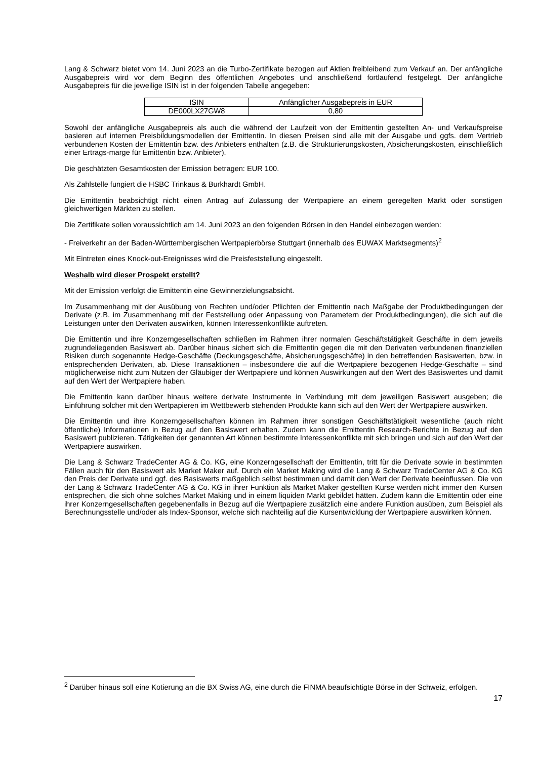Lang & Schwarz bietet vom 14. Juni 2023 an die Turbo-Zertifikate bezogen auf Aktien freibleibend zum Verkauf an. Der anfängliche Ausgabepreis wird vor dem Beginn des öffentlichen Angebotes und anschließend fortlaufend festgelegt. Der anfängliche Ausgabepreis für die jeweilige ISIN ist in der folgenden Tabelle angegeben:
| ISIN | Anfänglicher Ausgabepreis in EUR |
| DE000LX27GW8 | 0,80 |
Sowohl der anfängliche Ausgabepreis als auch die während der Laufzeit von der Emittentin gestellten An- und Verkaufspreise basieren auf internen Preisbildungsmodellen der Emittentin. In diesen Preisen sind alle mit der Ausgabe und ggfs. dem Vertrieb verbundenen Kosten der Emittentin bzw. des Anbieters enthalten (z.B. die Strukturierungskosten, Absicherungskosten, einschließlich einer Ertrags-marge für Emittentin bzw. Anbieter).
Die geschätzten Gesamtkosten der Emission betragen: EUR 100.
Als Zahlstelle fungiert die HSBC Trinkaus & Burkhardt GmbH.
Die Emittentin beabsichtigt nicht einen Antrag auf Zulassung der Wertpapiere an einem geregelten Markt oder sonstigen gleichwertigen Märkten zu stellen.
Die Zertifikate sollen voraussichtlich am 14. Juni 2023 an den folgenden Börsen in den Handel einbezogen werden:
- Freiverkehr an der Baden-Württembergischen Wertpapierbörse Stuttgart (innerhalb des EUWAX Marktsegments)<sup>2</sup>
Mit Eintreten eines Knock-out-Ereignisses wird die Preisfeststellung eingestellt.
Weshalb wird dieser Prospekt erstellt?
Mit der Emission verfolgt die Emittentin eine Gewinnerzielungsabsicht.
Im Zusammenhang mit der Ausübung von Rechten und/oder Pflichten der Emittentin nach Maßgabe der Produktbedingungen der Derivate (z.B. im Zusammenhang mit der Feststellung oder Anpassung von Parametern der Produktbedingungen), die sich auf die Leistungen unter den Derivaten auswirken, können Interessenkonflikte auftreten.
Die Emittentin und ihre Konzerngesellschaften schließen im Rahmen ihrer normalen Geschäftstätigkeit Geschäfte in dem jeweils zugrundeliegenden Basiswert ab. Darüber hinaus sichert sich die Emittentin gegen die mit den Derivaten verbundenen finanziellen Risiken durch sogenannte Hedge-Geschäfte (Deckungsgeschäfte, Absicherungsgeschäfte) in den betreffenden Basiswerten, bzw. in entsprechenden Derivaten, ab. Diese Transaktionen – insbesondere die auf die Wertpapiere bezogenen Hedge-Geschäfte – sind möglicherweise nicht zum Nutzen der Gläubiger der Wertpapiere und können Auswirkungen auf den Wert des Basiswertes und damit auf den Wert der Wertpapiere haben.
Die Emittentin kann darüber hinaus weitere derivate Instrumente in Verbindung mit dem jeweiligen Basiswert ausgeben; die Einführung solcher mit den Wertpapieren im Wettbewerb stehenden Produkte kann sich auf den Wert der Wertpapiere auswirken.
Die Emittentin und ihre Konzerngesellschaften können im Rahmen ihrer sonstigen Geschäftstätigkeit wesentliche (auch nicht öffentliche) Informationen in Bezug auf den Basiswert erhalten. Zudem kann die Emittentin Research-Berichte in Bezug auf den Basiswert publizieren. Tätigkeiten der genannten Art können bestimmte Interessenkonflikte mit sich bringen und sich auf den Wert der Wertpapiere auswirken.
Die Lang & Schwarz TradeCenter AG & Co. KG, eine Konzerngesellschaft der Emittentin, tritt für die Derivate sowie in bestimmten Fällen auch für den Basiswert als Market Maker auf. Durch ein Market Making wird die Lang & Schwarz TradeCenter AG & Co. KG den Preis der Derivate und ggf. des Basiswerts maßgeblich selbst bestimmen und damit den Wert der Derivate beeinflussen. Die von der Lang & Schwarz TradeCenter AG & Co. KG in ihrer Funktion als Market Maker gestellten Kurse werden nicht immer den Kursen entsprechen, die sich ohne solches Market Making und in einem liquiden Markt gebildet hätten. Zudem kann die Emittentin oder eine ihrer Konzerngesellschaften gegebenenfalls in Bezug auf die Wertpapiere zusätzlich eine andere Funktion ausüben, zum Beispiel als Berechnungsstelle und/oder als Index-Sponsor, welche sich nachteilig auf die Kursentwicklung der Wertpapiere auswirken können.
<sup>2</sup> Darüber hinaus soll eine Kotierung an die BX Swiss AG, eine durch die FINMA beaufsichtigte Börse in der Schweiz, erfolgen.
17